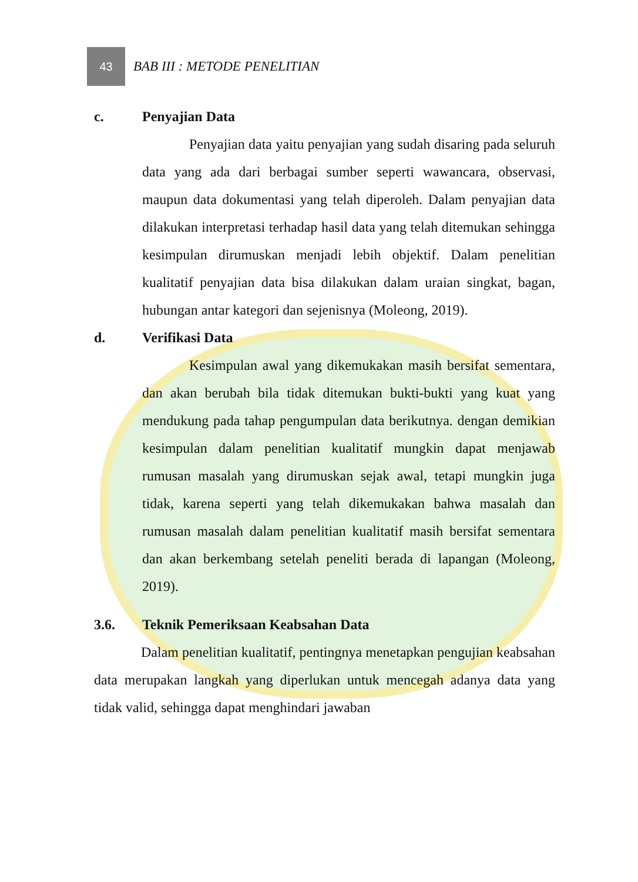43
BAB III : METODE PENELITIAN
c. Penyajian Data
Penyajian data yaitu penyajian yang sudah disaring pada seluruh data yang ada dari berbagai sumber seperti wawancara, observasi, maupun data dokumentasi yang telah diperoleh. Dalam penyajian data dilakukan interpretasi terhadap hasil data yang telah ditemukan sehingga kesimpulan dirumuskan menjadi lebih objektif. Dalam penelitian kualitatif penyajian data bisa dilakukan dalam uraian singkat, bagan, hubungan antar kategori dan sejenisnya (Moleong, 2019).
d. Verifikasi Data
Kesimpulan awal yang dikemukakan masih bersifat sementara, dan akan berubah bila tidak ditemukan bukti-bukti yang kuat yang mendukung pada tahap pengumpulan data berikutnya. dengan demikian kesimpulan dalam penelitian kualitatif mungkin dapat menjawab rumusan masalah yang dirumuskan sejak awal, tetapi mungkin juga tidak, karena seperti yang telah dikemukakan bahwa masalah dan rumusan masalah dalam penelitian kualitatif masih bersifat sementara dan akan berkembang setelah peneliti berada di lapangan (Moleong, 2019).
3.6. Teknik Pemeriksaan Keabsahan Data
Dalam penelitian kualitatif, pentingnya menetapkan pengujian keabsahan data merupakan langkah yang diperlukan untuk mencegah adanya data yang tidak valid, sehingga dapat menghindari jawaban